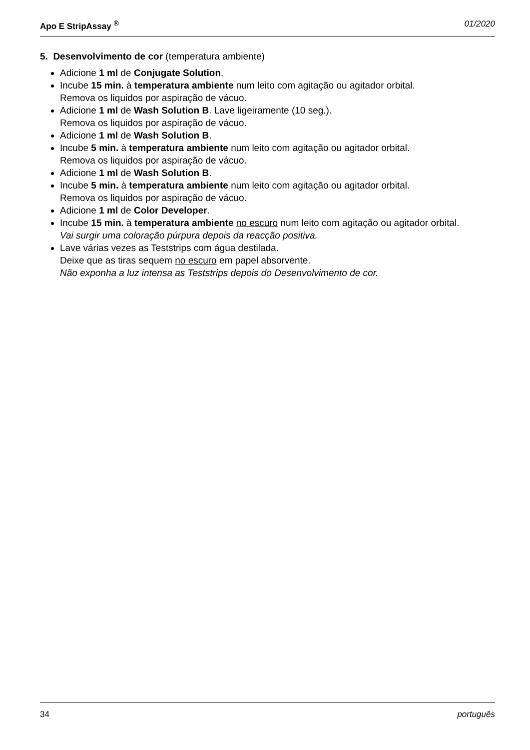Apo E StripAssay <sup>®</sup> 01/2020
5. Desenvolvimento de cor (temperatura ambiente)
Adicione 1 ml de Conjugate Solution.
Incube 15 min. à temperatura ambiente num leito com agitação ou agitador orbital.
Remova os liquidos por aspiração de vácuo.
Adicione 1 ml de Wash Solution B. Lave ligeiramente (10 seg.).
Remova os liquidos por aspiração de vácuo.
Adicione 1 ml de Wash Solution B.
Incube 5 min. à temperatura ambiente num leito com agitação ou agitador orbital.
Remova os liquidos por aspiração de vácuo.
Adicione 1 ml de Wash Solution B.
Incube 5 min. à temperatura ambiente num leito com agitação ou agitador orbital.
Remova os liquidos por aspiração de vácuo.
Adicione 1 ml de Color Developer.
Incube 15 min. à temperatura ambiente no escuro num leito com agitação ou agitador orbital.
Vai surgir uma coloração púrpura depois da reacção positiva.
Lave várias vezes as Teststrips com água destilada.
Deixe que as tiras sequem no escuro em papel absorvente.
Não exponha a luz intensa as Teststrips depois do Desenvolvimento de cor.
34 português